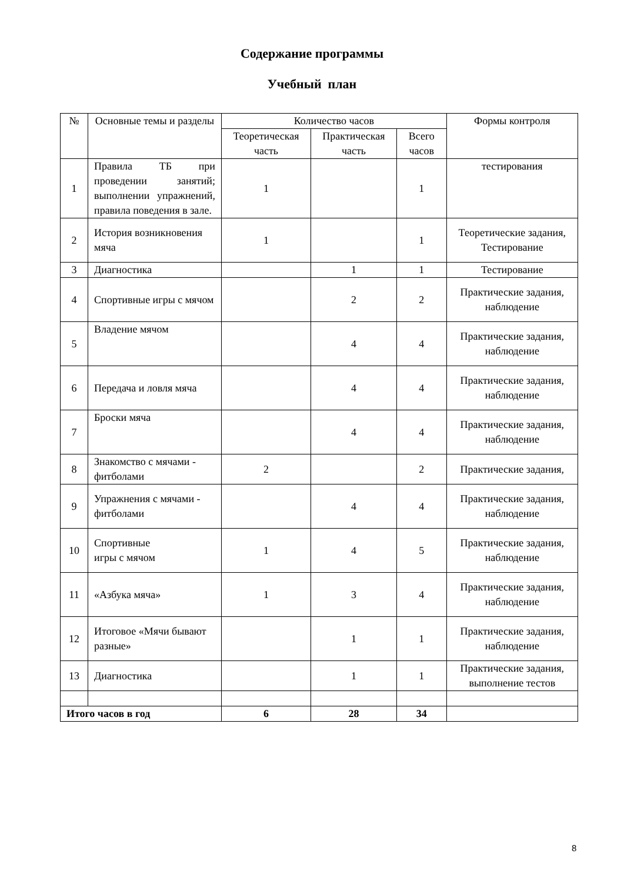Содержание программы
Учебный план
| № | Основные темы и разделы | Количество часов | | | Формы контроля |
| --- | --- | --- | --- | --- | --- |
| | | Теоретическая часть | Практическая часть | Всего часов | |
| 1 | Правила ТБ при проведении занятий; выполнении упражнений, правила поведения в зале. | 1 | | 1 | тестирования |
| 2 | История возникновения мяча | 1 | | 1 | Теоретические задания, Тестирование |
| 3 | Диагностика | | 1 | 1 | Тестирование |
| 4 | Спортивные игры с мячом | | 2 | 2 | Практические задания, наблюдение |
| 5 | Владение мячом | | 4 | 4 | Практические задания, наблюдение |
| 6 | Передача и ловля мяча | | 4 | 4 | Практические задания, наблюдение |
| 7 | Броски мяча | | 4 | 4 | Практические задания, наблюдение |
| 8 | Знакомство с мячами - фитболами | 2 | | 2 | Практические задания, |
| 9 | Упражнения с мячами - фитболами | | 4 | 4 | Практические задания, наблюдение |
| 10 | Спортивные игры с мячом | 1 | 4 | 5 | Практические задания, наблюдение |
| 11 | «Азбука мяча» | 1 | 3 | 4 | Практические задания, наблюдение |
| 12 | Итоговое «Мячи бывают разные» | | 1 | 1 | Практические задания, наблюдение |
| 13 | Диагностика | | 1 | 1 | Практические задания, выполнение тестов |
| Итого часов в год | | 6 | 28 | 34 | |
8